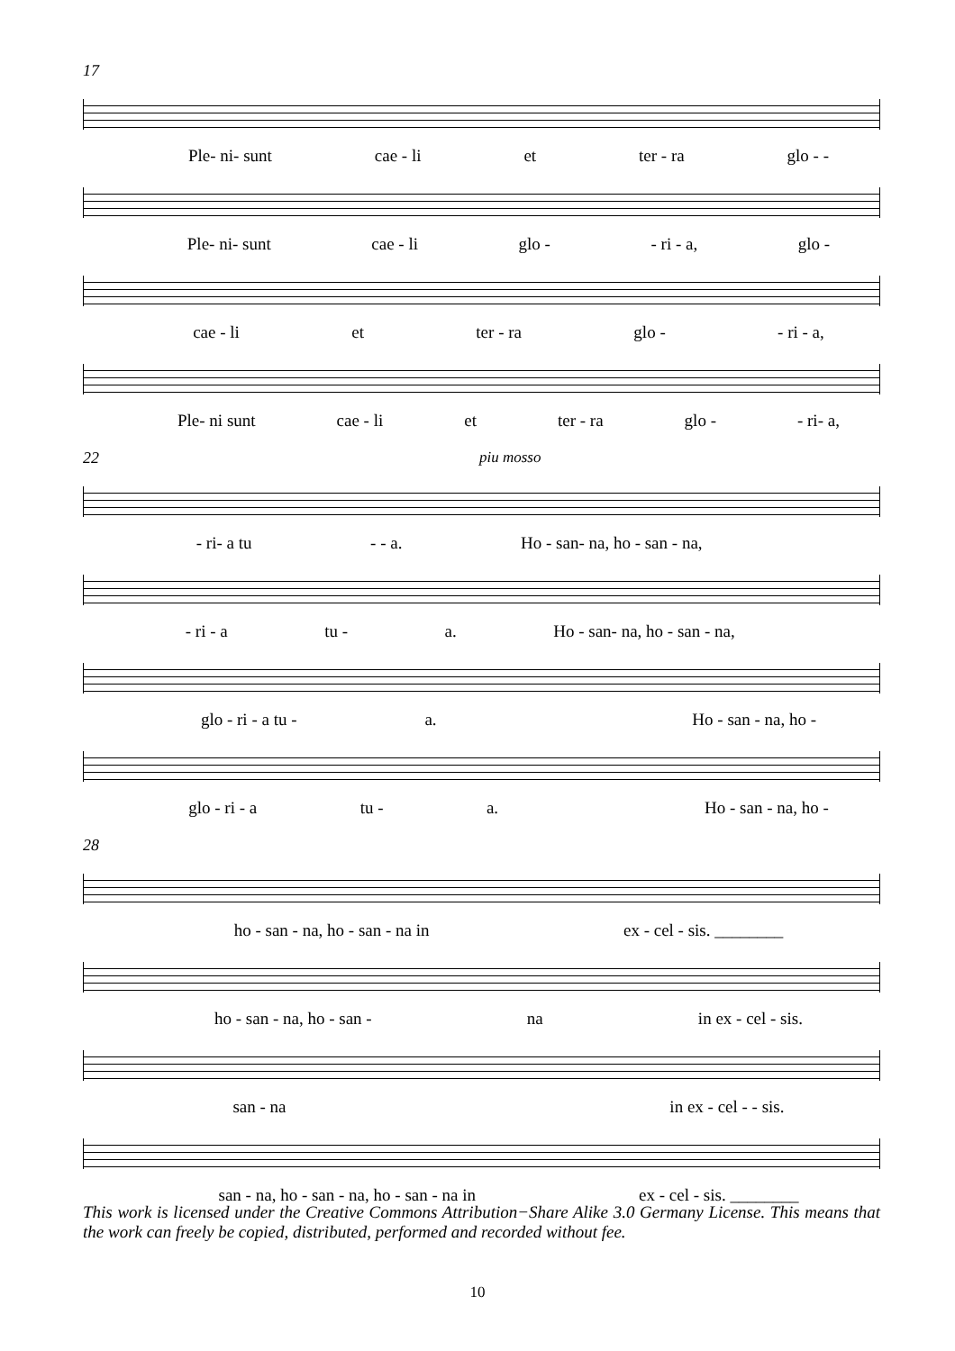17
Ple- ni- sunt cae - li et ter - ra glo - -
Ple- ni- sunt cae - li glo - - ri - a, glo -
cae - li et ter - ra glo - - ri - a,
Ple- ni sunt cae - li et ter - ra glo - - ri- a,
22
piu mosso
- ri- a tu - - a. Ho - san- na, ho - san - na,
- ri - a tu - a. Ho - san- na, ho - san - na,
glo - ri - a tu - a. Ho - san - na, ho -
glo - ri - a tu - a. Ho - san - na, ho -
28
ho - san - na, ho - san - na in ex - cel - sis. ________
ho - san - na, ho - san - na in ex - cel - sis.
san - na in ex - cel - - sis.
san - na, ho - san - na, ho - san - na in ex - cel - sis. ________
This work is licensed under the Creative Commons Attribution−Share Alike 3.0 Germany License. This means that the work can freely be copied, distributed, performed and recorded without fee.
10